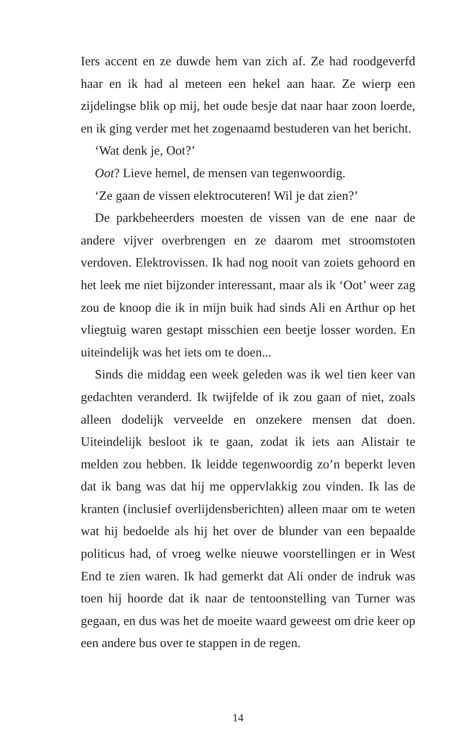Iers accent en ze duwde hem van zich af. Ze had roodgeverfd haar en ik had al meteen een hekel aan haar. Ze wierp een zijdelingse blik op mij, het oude besje dat naar haar zoon loerde, en ik ging verder met het zogenaamd bestuderen van het bericht.
‘Wat denk je, Oot?’
Oot? Lieve hemel, de mensen van tegenwoordig.
‘Ze gaan de vissen elektrocuteren! Wil je dat zien?’
De parkbeheerders moesten de vissen van de ene naar de andere vijver overbrengen en ze daarom met stroomstoten verdoven. Elektrovissen. Ik had nog nooit van zoiets gehoord en het leek me niet bijzonder interessant, maar als ik ‘Oot’ weer zag zou de knoop die ik in mijn buik had sinds Ali en Arthur op het vliegtuig waren gestapt misschien een beetje losser worden. En uiteindelijk was het iets om te doen...
Sinds die middag een week geleden was ik wel tien keer van gedachten veranderd. Ik twijfelde of ik zou gaan of niet, zoals alleen dodelijk verveelde en onzekere mensen dat doen. Uiteindelijk besloot ik te gaan, zodat ik iets aan Alistair te melden zou hebben. Ik leidde tegenwoordig zo’n beperkt leven dat ik bang was dat hij me oppervlakkig zou vinden. Ik las de kranten (inclusief overlijdensberichten) alleen maar om te weten wat hij bedoelde als hij het over de blunder van een bepaalde politicus had, of vroeg welke nieuwe voorstellingen er in West End te zien waren. Ik had gemerkt dat Ali onder de indruk was toen hij hoorde dat ik naar de tentoonstelling van Turner was gegaan, en dus was het de moeite waard geweest om drie keer op een andere bus over te stappen in de regen.
14